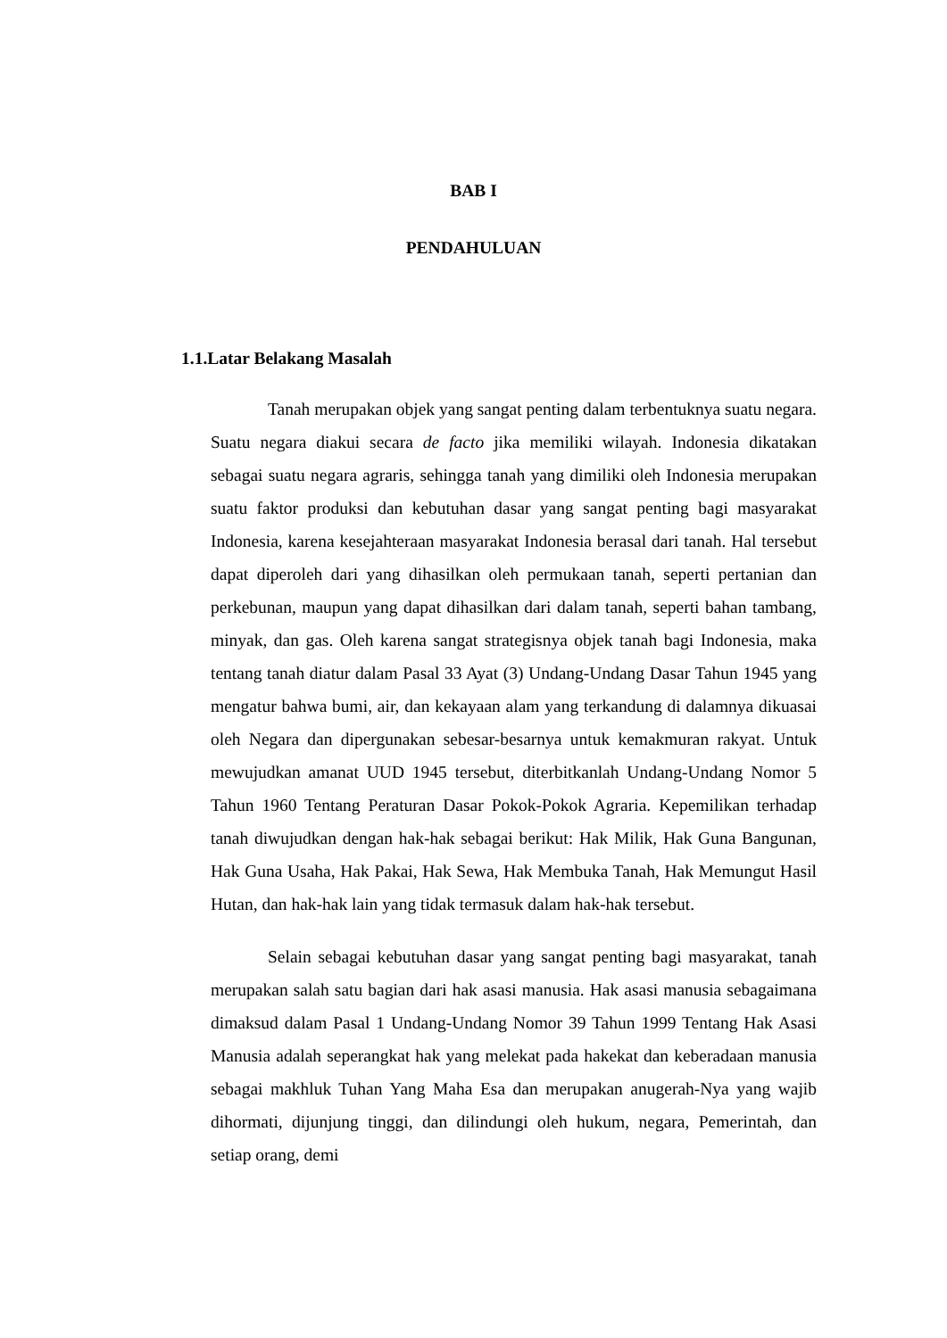BAB I
PENDAHULUAN
1.1.Latar Belakang Masalah
Tanah merupakan objek yang sangat penting dalam terbentuknya suatu negara. Suatu negara diakui secara de facto jika memiliki wilayah. Indonesia dikatakan sebagai suatu negara agraris, sehingga tanah yang dimiliki oleh Indonesia merupakan suatu faktor produksi dan kebutuhan dasar yang sangat penting bagi masyarakat Indonesia, karena kesejahteraan masyarakat Indonesia berasal dari tanah. Hal tersebut dapat diperoleh dari yang dihasilkan oleh permukaan tanah, seperti pertanian dan perkebunan, maupun yang dapat dihasilkan dari dalam tanah, seperti bahan tambang, minyak, dan gas. Oleh karena sangat strategisnya objek tanah bagi Indonesia, maka tentang tanah diatur dalam Pasal 33 Ayat (3) Undang-Undang Dasar Tahun 1945 yang mengatur bahwa bumi, air, dan kekayaan alam yang terkandung di dalamnya dikuasai oleh Negara dan dipergunakan sebesar-besarnya untuk kemakmuran rakyat. Untuk mewujudkan amanat UUD 1945 tersebut, diterbitkanlah Undang-Undang Nomor 5 Tahun 1960 Tentang Peraturan Dasar Pokok-Pokok Agraria. Kepemilikan terhadap tanah diwujudkan dengan hak-hak sebagai berikut: Hak Milik, Hak Guna Bangunan, Hak Guna Usaha, Hak Pakai, Hak Sewa, Hak Membuka Tanah, Hak Memungut Hasil Hutan, dan hak-hak lain yang tidak termasuk dalam hak-hak tersebut.
Selain sebagai kebutuhan dasar yang sangat penting bagi masyarakat, tanah merupakan salah satu bagian dari hak asasi manusia. Hak asasi manusia sebagaimana dimaksud dalam Pasal 1 Undang-Undang Nomor 39 Tahun 1999 Tentang Hak Asasi Manusia adalah seperangkat hak yang melekat pada hakekat dan keberadaan manusia sebagai makhluk Tuhan Yang Maha Esa dan merupakan anugerah-Nya yang wajib dihormati, dijunjung tinggi, dan dilindungi oleh hukum, negara, Pemerintah, dan setiap orang, demi